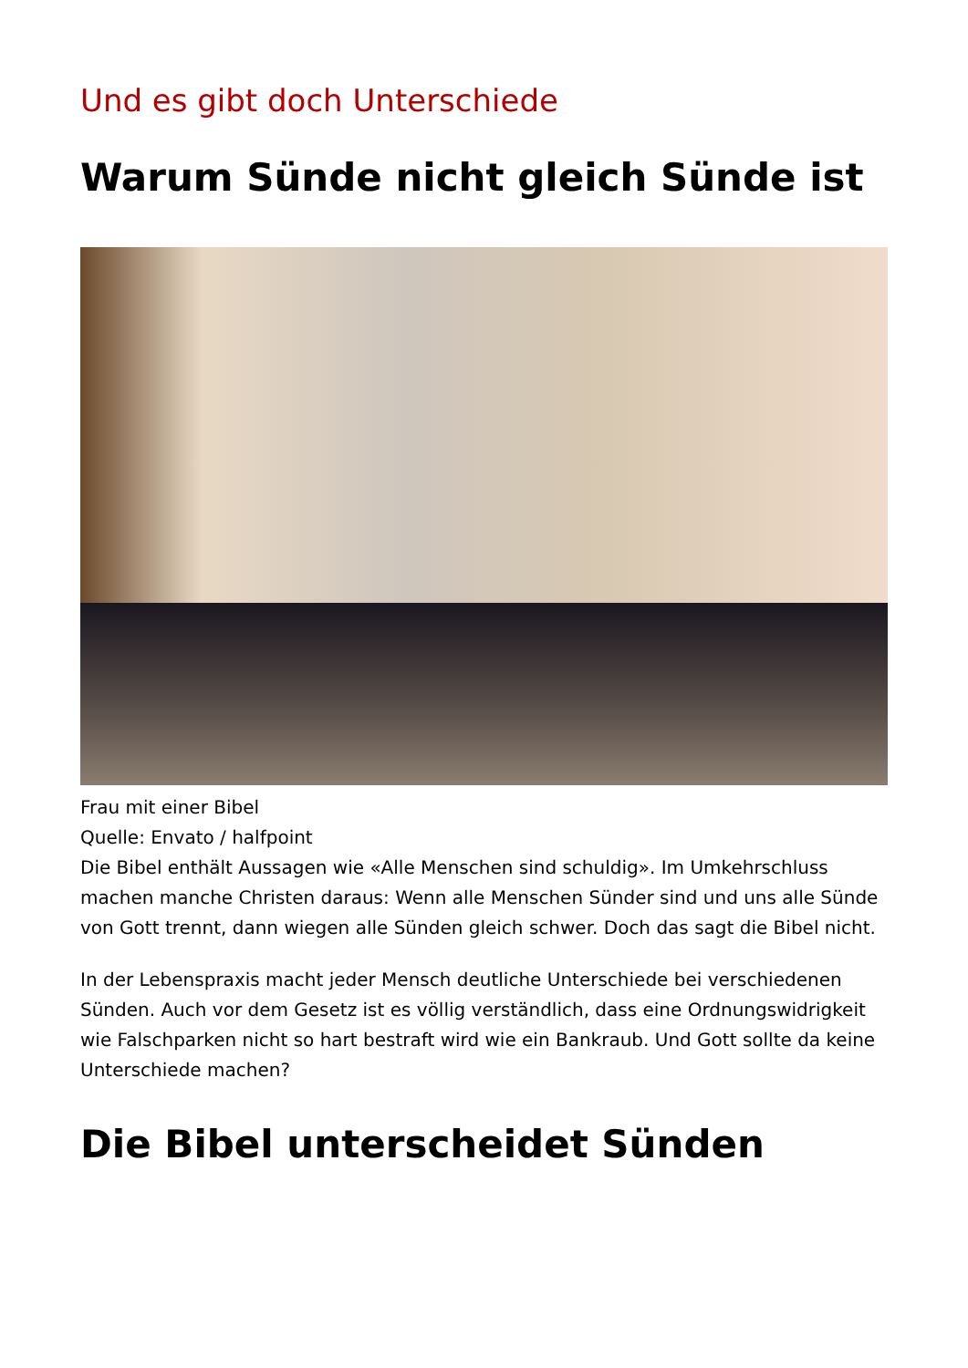Und es gibt doch Unterschiede
Warum Sünde nicht gleich Sünde ist
Frau mit einer Bibel
Quelle: Envato / halfpoint
Die Bibel enthält Aussagen wie «Alle Menschen sind schuldig». Im Umkehrschluss machen manche Christen daraus: Wenn alle Menschen Sünder sind und uns alle Sünde von Gott trennt, dann wiegen alle Sünden gleich schwer. Doch das sagt die Bibel nicht.
In der Lebenspraxis macht jeder Mensch deutliche Unterschiede bei verschiedenen Sünden. Auch vor dem Gesetz ist es völlig verständlich, dass eine Ordnungswidrigkeit wie Falschparken nicht so hart bestraft wird wie ein Bankraub. Und Gott sollte da keine Unterschiede machen?
Die Bibel unterscheidet Sünden